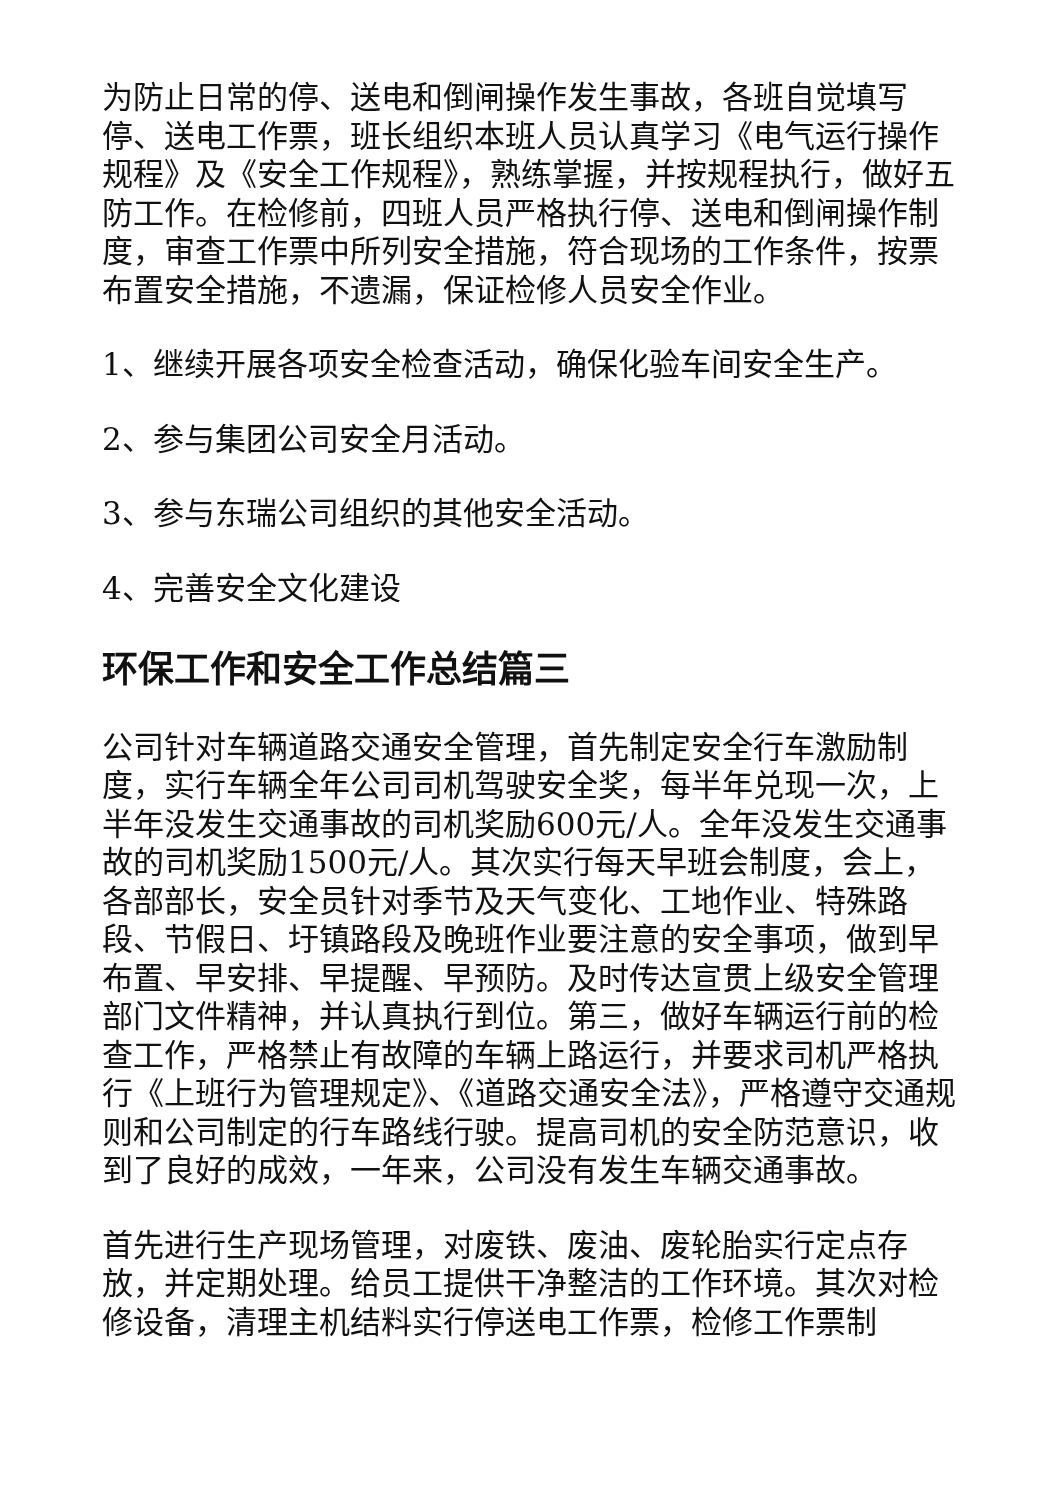为防止日常的停、送电和倒闸操作发生事故，各班自觉填写停、送电工作票，班长组织本班人员认真学习《电气运行操作规程》及《安全工作规程》，熟练掌握，并按规程执行，做好五防工作。在检修前，四班人员严格执行停、送电和倒闸操作制度，审查工作票中所列安全措施，符合现场的工作条件，按票布置安全措施，不遗漏，保证检修人员安全作业。
1、继续开展各项安全检查活动，确保化验车间安全生产。
2、参与集团公司安全月活动。
3、参与东瑞公司组织的其他安全活动。
4、完善安全文化建设
环保工作和安全工作总结篇三
公司针对车辆道路交通安全管理，首先制定安全行车激励制度，实行车辆全年公司司机驾驶安全奖，每半年兑现一次，上半年没发生交通事故的司机奖励600元/人。全年没发生交通事故的司机奖励1500元/人。其次实行每天早班会制度，会上，各部部长，安全员针对季节及天气变化、工地作业、特殊路段、节假日、圩镇路段及晚班作业要注意的安全事项，做到早布置、早安排、早提醒、早预防。及时传达宣贯上级安全管理部门文件精神，并认真执行到位。第三，做好车辆运行前的检查工作，严格禁止有故障的车辆上路运行，并要求司机严格执行《上班行为管理规定》、《道路交通安全法》，严格遵守交通规则和公司制定的行车路线行驶。提高司机的安全防范意识，收到了良好的成效，一年来，公司没有发生车辆交通事故。
首先进行生产现场管理，对废铁、废油、废轮胎实行定点存放，并定期处理。给员工提供干净整洁的工作环境。其次对检修设备，清理主机结料实行停送电工作票，检修工作票制